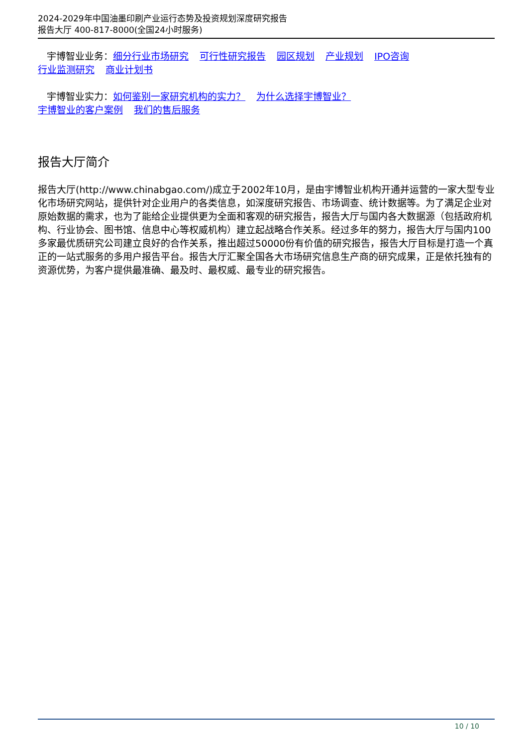2024-2029年中国油墨印刷产业运行态势及投资规划深度研究报告
报告大厅 400-817-8000(全国24小时服务)
宇博智业业务：细分行业市场研究 可行性研究报告 园区规划 产业规划 IPO咨询
行业监测研究 商业计划书
宇博智业实力：如何鉴别一家研究机构的实力？ 为什么选择宇博智业？
宇博智业的客户案例 我们的售后服务
报告大厅简介
报告大厅(http://www.chinabgao.com/)成立于2002年10月，是由宇博智业机构开通并运营的一家大型专业化市场研究网站，提供针对企业用户的各类信息，如深度研究报告、市场调查、统计数据等。为了满足企业对原始数据的需求，也为了能给企业提供更为全面和客观的研究报告，报告大厅与国内各大数据源（包括政府机构、行业协会、图书馆、信息中心等权威机构）建立起战略合作关系。经过多年的努力，报告大厅与国内100多家最优质研究公司建立良好的合作关系，推出超过50000份有价值的研究报告，报告大厅目标是打造一个真正的一站式服务的多用户报告平台。报告大厅汇聚全国各大市场研究信息生产商的研究成果，正是依托独有的资源优势，为客户提供最准确、最及时、最权威、最专业的研究报告。
10 / 10